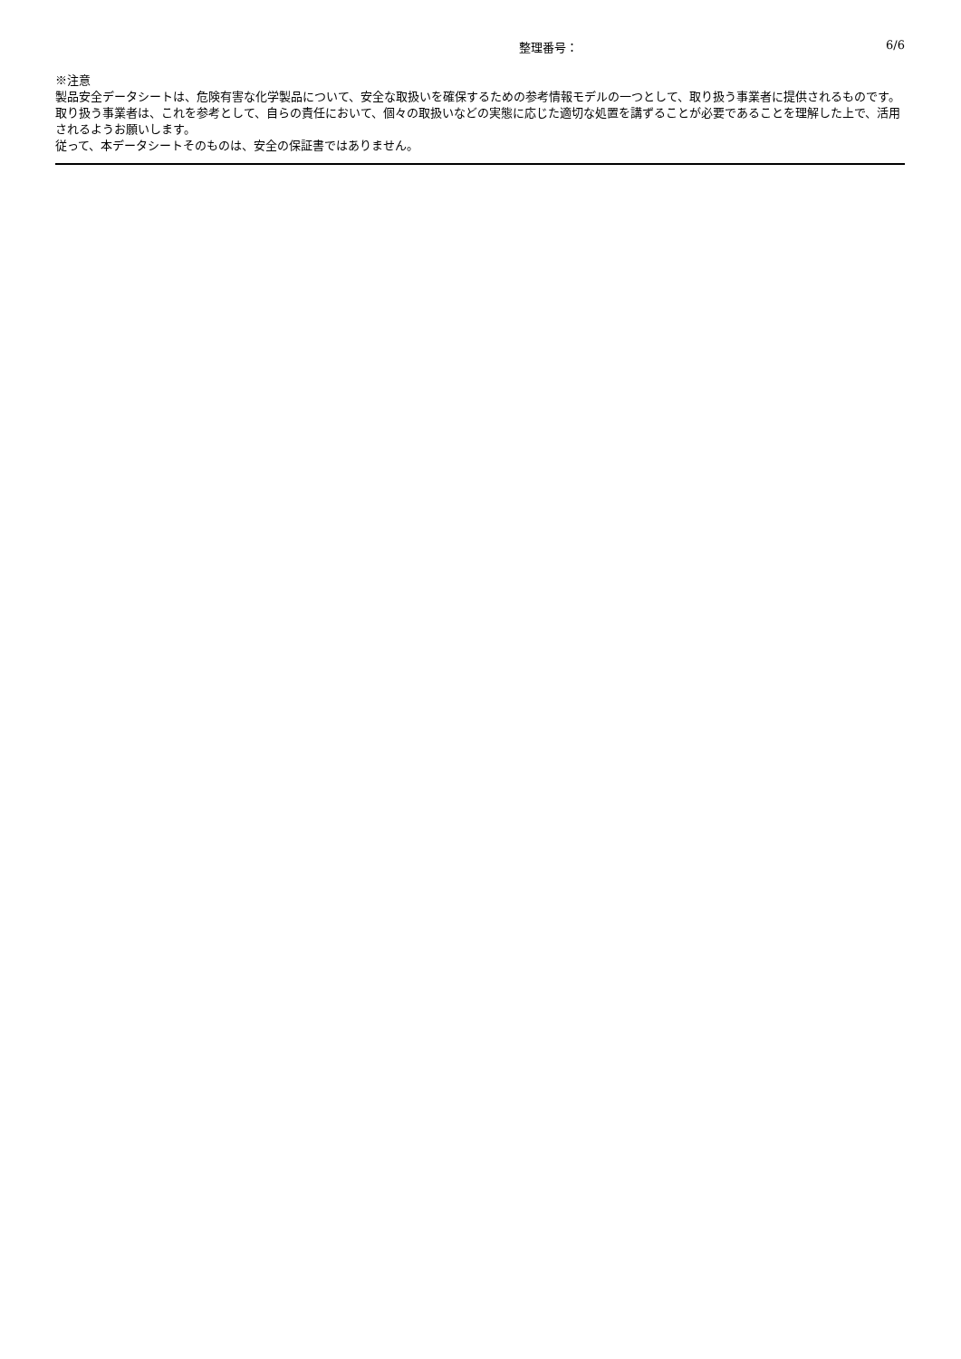整理番号： 6/6
※注意
製品安全データシートは、危険有害な化学製品について、安全な取扱いを確保するための参考情報モデルの一つとして、取り扱う事業者に提供されるものです。
取り扱う事業者は、これを参考として、自らの責任において、個々の取扱いなどの実態に応じた適切な処置を講ずることが必要であることを理解した上で、活用されるようお願いします。
従って、本データシートそのものは、安全の保証書ではありません。